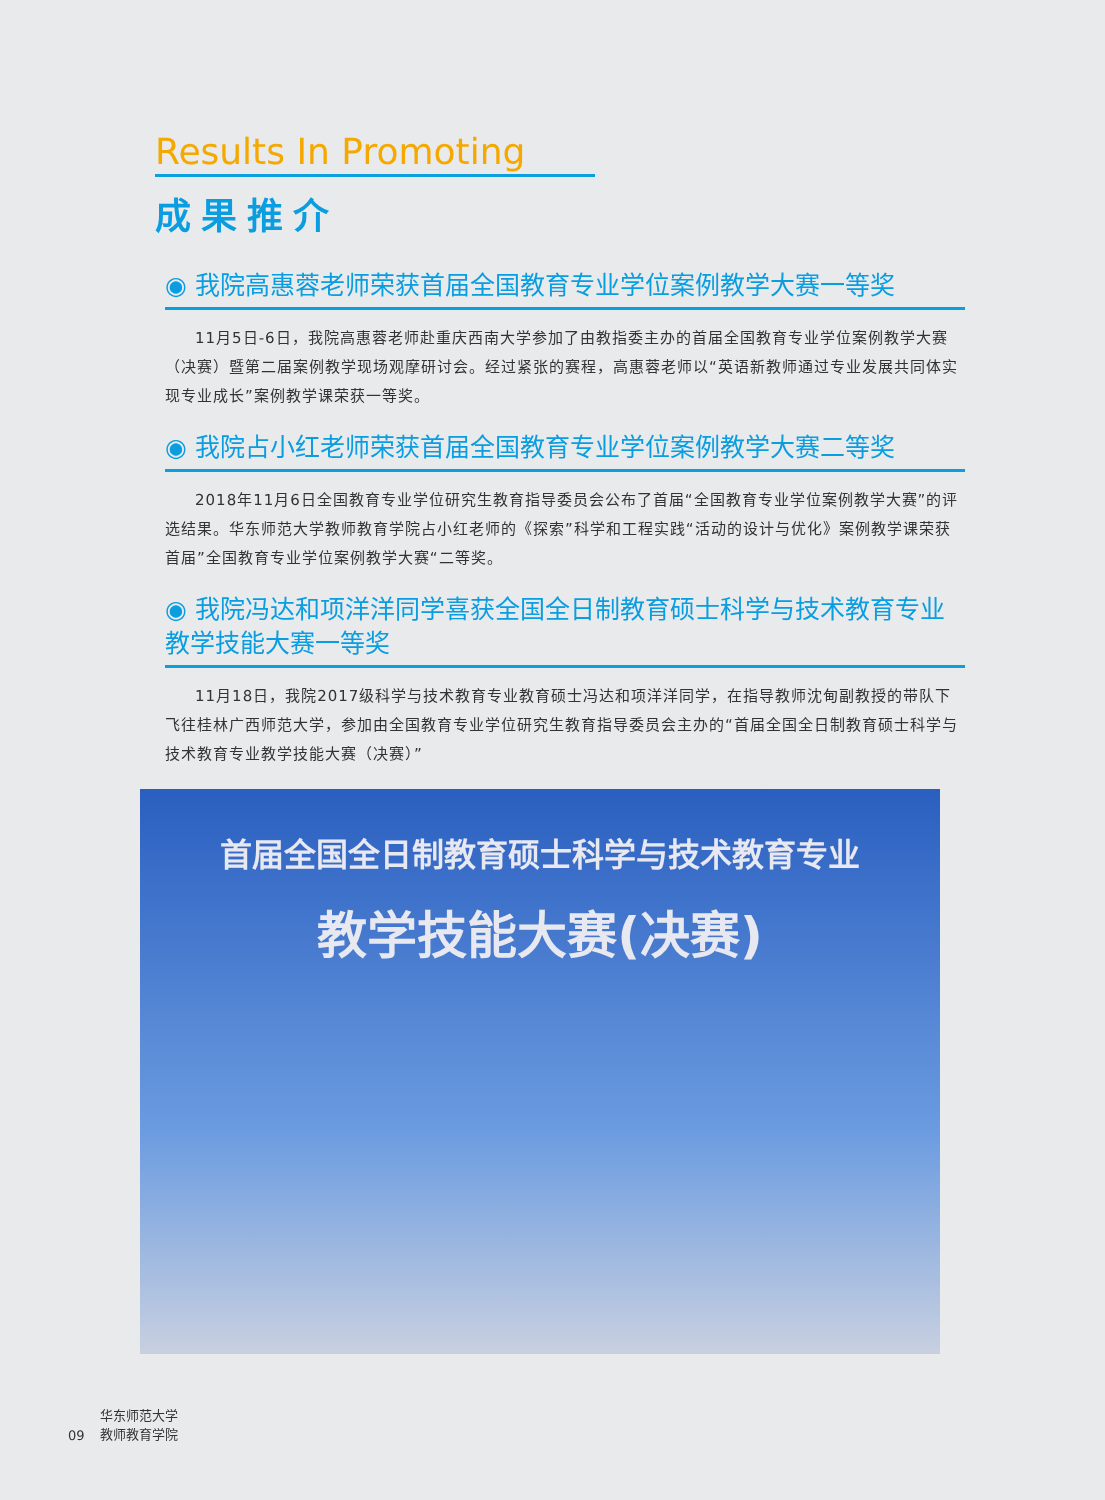Results In Promoting
成果推介
◉ 我院高惠蓉老师荣获首届全国教育专业学位案例教学大赛一等奖
11月5日-6日，我院高惠蓉老师赴重庆西南大学参加了由教指委主办的首届全国教育专业学位案例教学大赛（决赛）暨第二届案例教学现场观摩研讨会。经过紧张的赛程，高惠蓉老师以“英语新教师通过专业发展共同体实现专业成长”案例教学课荣获一等奖。
◉ 我院占小红老师荣获首届全国教育专业学位案例教学大赛二等奖
2018年11月6日全国教育专业学位研究生教育指导委员会公布了首届“全国教育专业学位案例教学大赛”的评选结果。华东师范大学教师教育学院占小红老师的《探索”科学和工程实践“活动的设计与优化》案例教学课荣获首届”全国教育专业学位案例教学大赛“二等奖。
◉ 我院冯达和项洋洋同学喜获全国全日制教育硕士科学与技术教育专业教学技能大赛一等奖
11月18日，我院2017级科学与技术教育专业教育硕士冯达和项洋洋同学，在指导教师沈甸副教授的带队下飞往桂林广西师范大学，参加由全国教育专业学位研究生教育指导委员会主办的“首届全国全日制教育硕士科学与技术教育专业教学技能大赛（决赛）”
首届全国全日制教育硕士科学与技术教育专业
教学技能大赛(决赛)
09 华东师范大学
教师教育学院